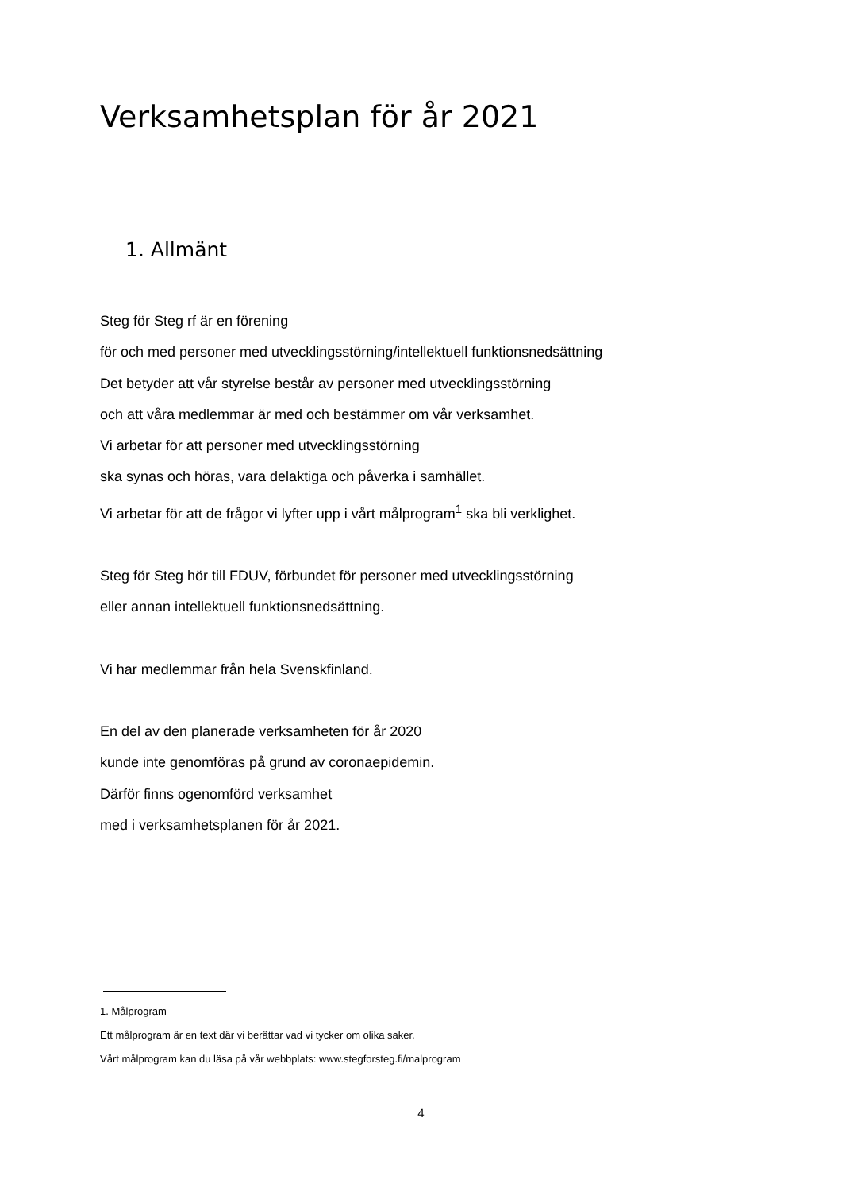Verksamhetsplan för år 2021
1. Allmänt
Steg för Steg rf är en förening
för och med personer med utvecklingsstörning/intellektuell funktionsnedsättning
Det betyder att vår styrelse består av personer med utvecklingsstörning
och att våra medlemmar är med och bestämmer om vår verksamhet.
Vi arbetar för att personer med utvecklingsstörning
ska synas och höras, vara delaktiga och påverka i samhället.
Vi arbetar för att de frågor vi lyfter upp i vårt målprogram<sup>1</sup> ska bli verklighet.
Steg för Steg hör till FDUV, förbundet för personer med utvecklingsstörning
eller annan intellektuell funktionsnedsättning.
Vi har medlemmar från hela Svenskfinland.
En del av den planerade verksamheten för år 2020
kunde inte genomföras på grund av coronaepidemin.
Därför finns ogenomförd verksamhet
med i verksamhetsplanen för år 2021.
1. Målprogram
Ett målprogram är en text där vi berättar vad vi tycker om olika saker.
Vårt målprogram kan du läsa på vår webbplats: www.stegforsteg.fi/malprogram
4